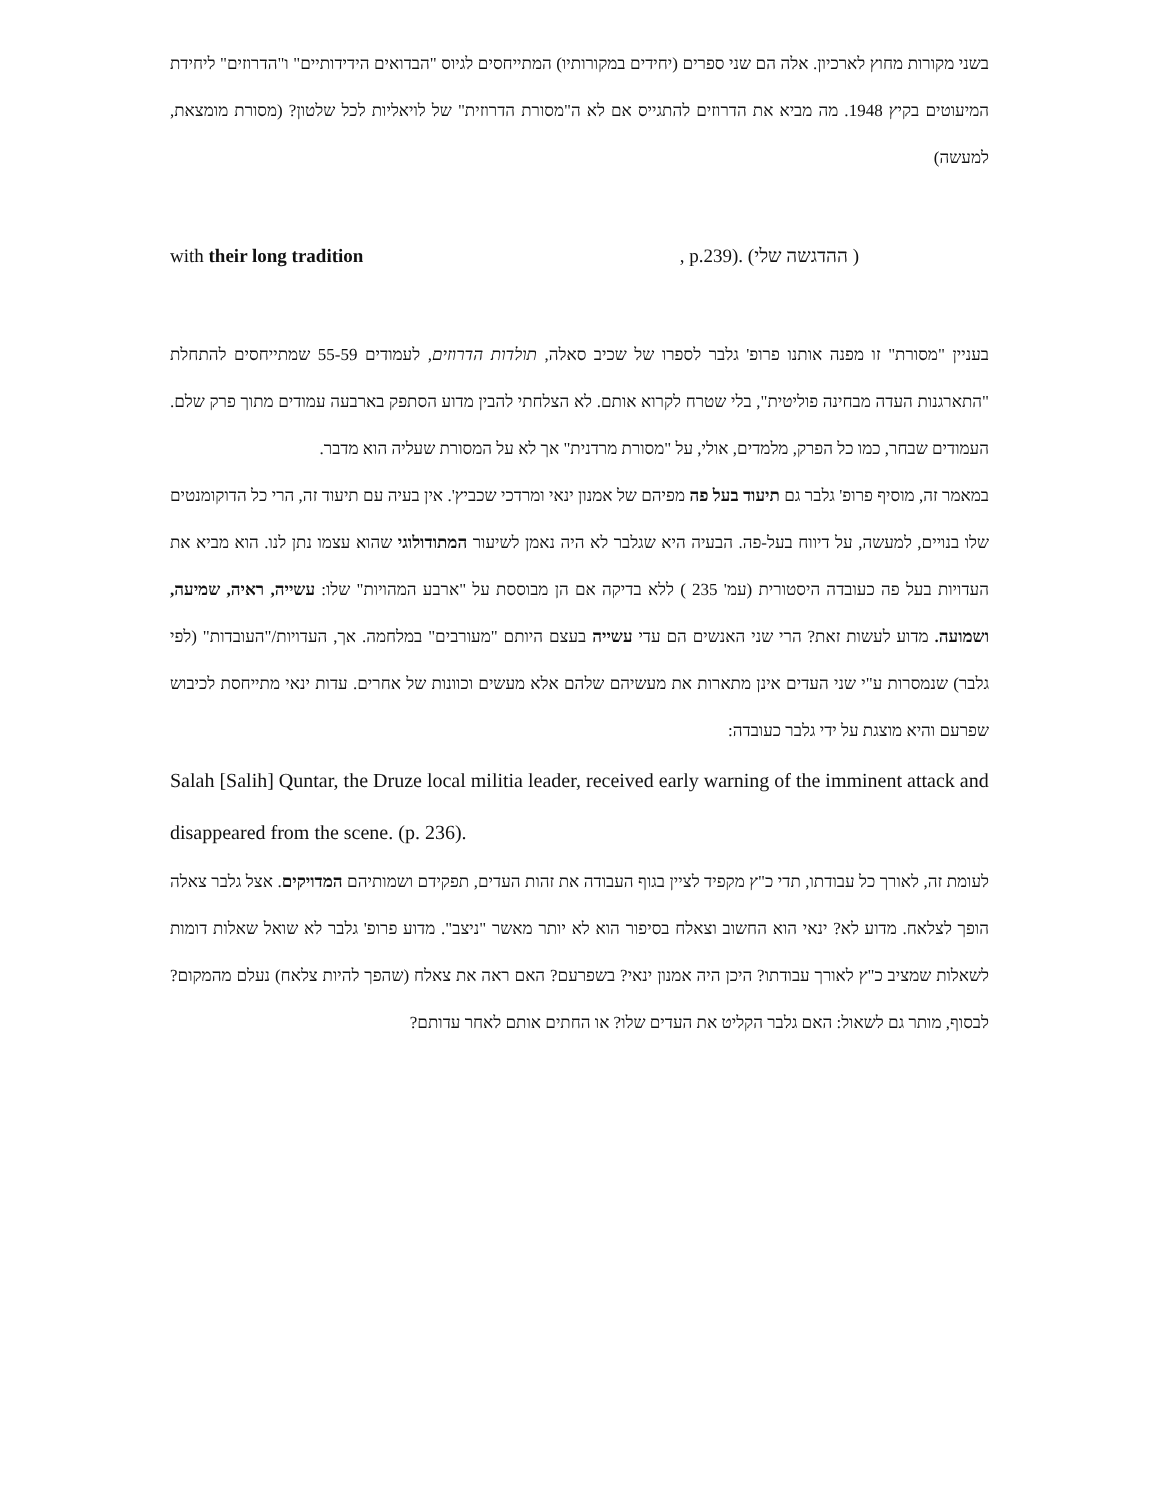בשני מקורות מחוץ לארכיון. אלה הם שני ספרים (יחידים במקורותיו) המתייחסים לגיוס "הבדואים הידידותיים" ו"הדרוזים" ליחידת המיעוטים בקיץ 1948. מה מביא את הדרוזים להתגייס אם לא ה"מסורת הדרוזית" של לויאליות לכל שלטון? (מסורת מומצאת, למעשה)
with their long tradition, p.239). (ההדגשה שלי )
בעניין "מסורת" זו מפנה אותנו פרופ' גלבר לספרו של שכיב סאלה, תולדות הדרוזים, לעמודים 55-59 שמתייחסים להתחלת "התארגנות העדה מבחינה פוליטית", בלי שטרח לקרוא אותם. לא הצלחתי להבין מדוע הסתפק בארבעה עמודים מתוך פרק שלם. העמודים שבחר, כמו כל הפרק, מלמדים, אולי, על "מסורת מרדנית" אך לא על המסורת שעליה הוא מדבר.
במאמר זה, מוסיף פרופ' גלבר גם תיעוד בעל פה מפיהם של אמנון ינאי ומרדכי שכביץ'. אין בעיה עם תיעוד זה, הרי כל הדוקומנטים שלו בנויים, למעשה, על דיווח בעל-פה. הבעיה היא שגלבר לא היה נאמן לשיעור המתודולוגי שהוא עצמו נתן לנו. הוא מביא את העדויות בעל פה כעובדה היסטורית (עמ' 235 ) ללא בדיקה אם הן מבוססת על "ארבע המהויות" שלו: עשייה, ראיה, שמיעה, ושמועה. מדוע לעשות זאת? הרי שני האנשים הם עדי עשייה בעצם היותם "מעורבים" במלחמה. אך, העדויות/"העובדות" (לפי גלבר) שנמסרות ע"י שני העדים אינן מתארות את מעשיהם שלהם אלא מעשים וכוונות של אחרים. עדות ינאי מתייחסת לכיבוש שפרעם והיא מוצגת על ידי גלבר כעובדה:
Salah [Salih] Quntar, the Druze local militia leader, received early warning of the imminent attack and disappeared from the scene. (p. 236).
לעומת זה, לאורך כל עבודתו, תדי כ"ץ מקפיד לציין בגוף העבודה את זהות העדים, תפקידם ושמותיהם המדויקים. אצל גלבר צאלה הופך לצלאח. מדוע לא? ינאי הוא החשוב וצאלח בסיפור הוא לא יותר מאשר "ניצב". מדוע פרופ' גלבר לא שואל שאלות דומות לשאלות שמציב כ"ץ לאורך עבודתו? היכן היה אמנון ינאי? בשפרעם? האם ראה את צאלח (שהפך להיות צלאח) נעלם מהמקום? לבסוף, מותר גם לשאול: האם גלבר הקליט את העדים שלו? או החתים אותם לאחר עדותם?